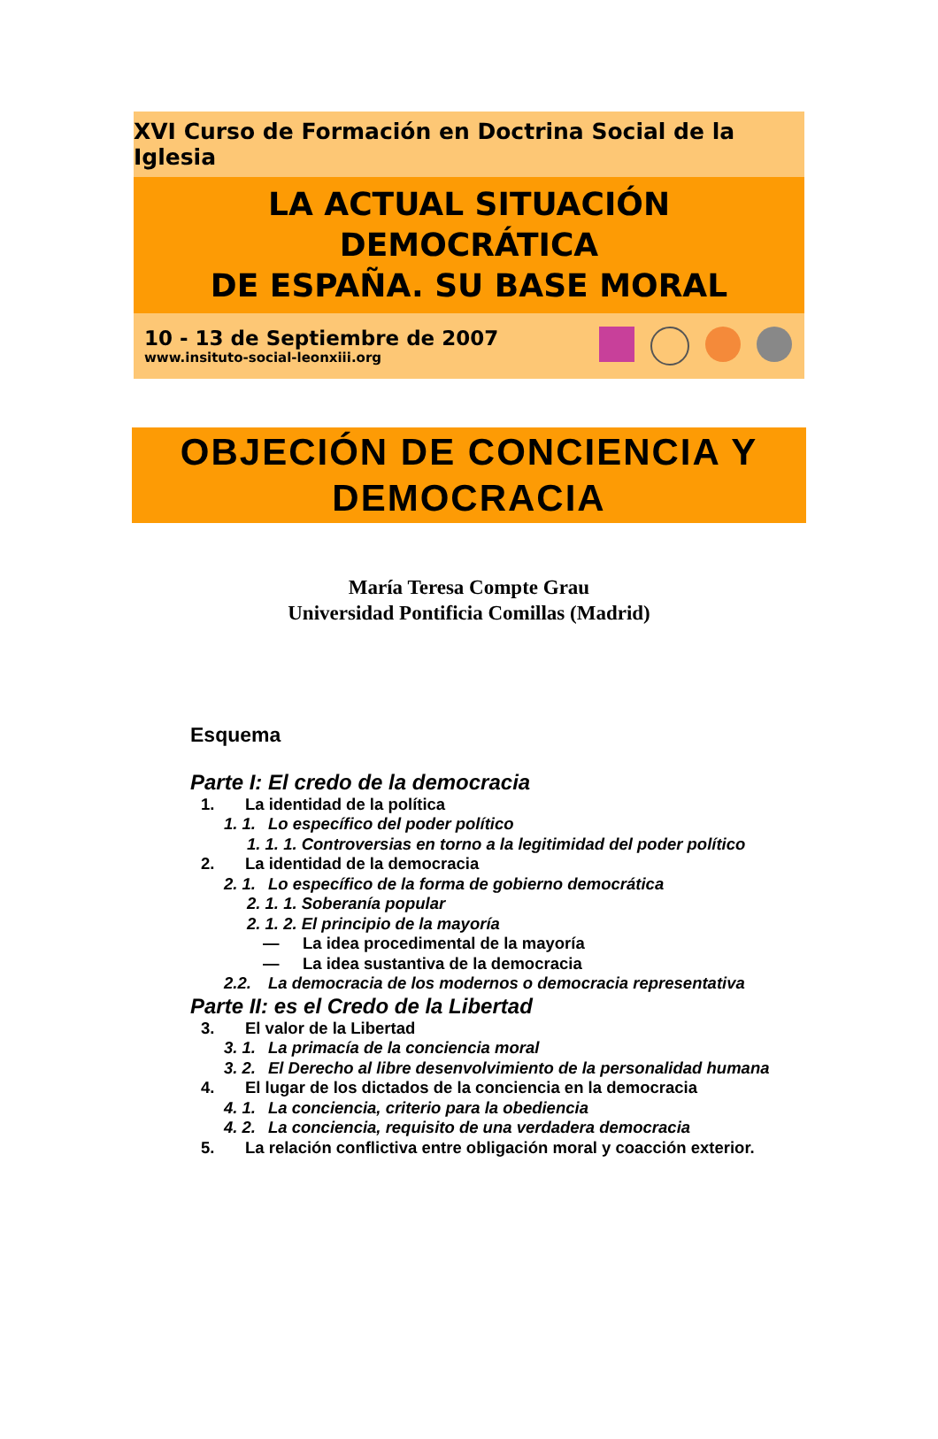XVI Curso de Formación en Doctrina Social de la Iglesia
LA ACTUAL SITUACIÓN DEMOCRÁTICA
DE ESPAÑA. SU BASE MORAL
10 - 13 de Septiembre de 2007
www.insituto-social-leonxiii.org
OBJECIÓN DE CONCIENCIA Y
DEMOCRACIA
María Teresa Compte Grau
Universidad Pontificia Comillas (Madrid)
Esquema
Parte I: El credo de la democracia
1. La identidad de la política
1. 1. Lo específico del poder político
1. 1. 1. Controversias en torno a la legitimidad del poder político
2. La identidad de la democracia
2. 1. Lo específico de la forma de gobierno democrática
2. 1. 1. Soberanía popular
2. 1. 2. El principio de la mayoría
— La idea procedimental de la mayoría
— La idea sustantiva de la democracia
2.2. La democracia de los modernos o democracia representativa
Parte II: es el Credo de la Libertad
3. El valor de la Libertad
3. 1. La primacía de la conciencia moral
3. 2. El Derecho al libre desenvolvimiento de la personalidad humana
4. El lugar de los dictados de la conciencia en la democracia
4. 1. La conciencia, criterio para la obediencia
4. 2. La conciencia, requisito de una verdadera democracia
5. La relación conflictiva entre obligación moral y coacción exterior.